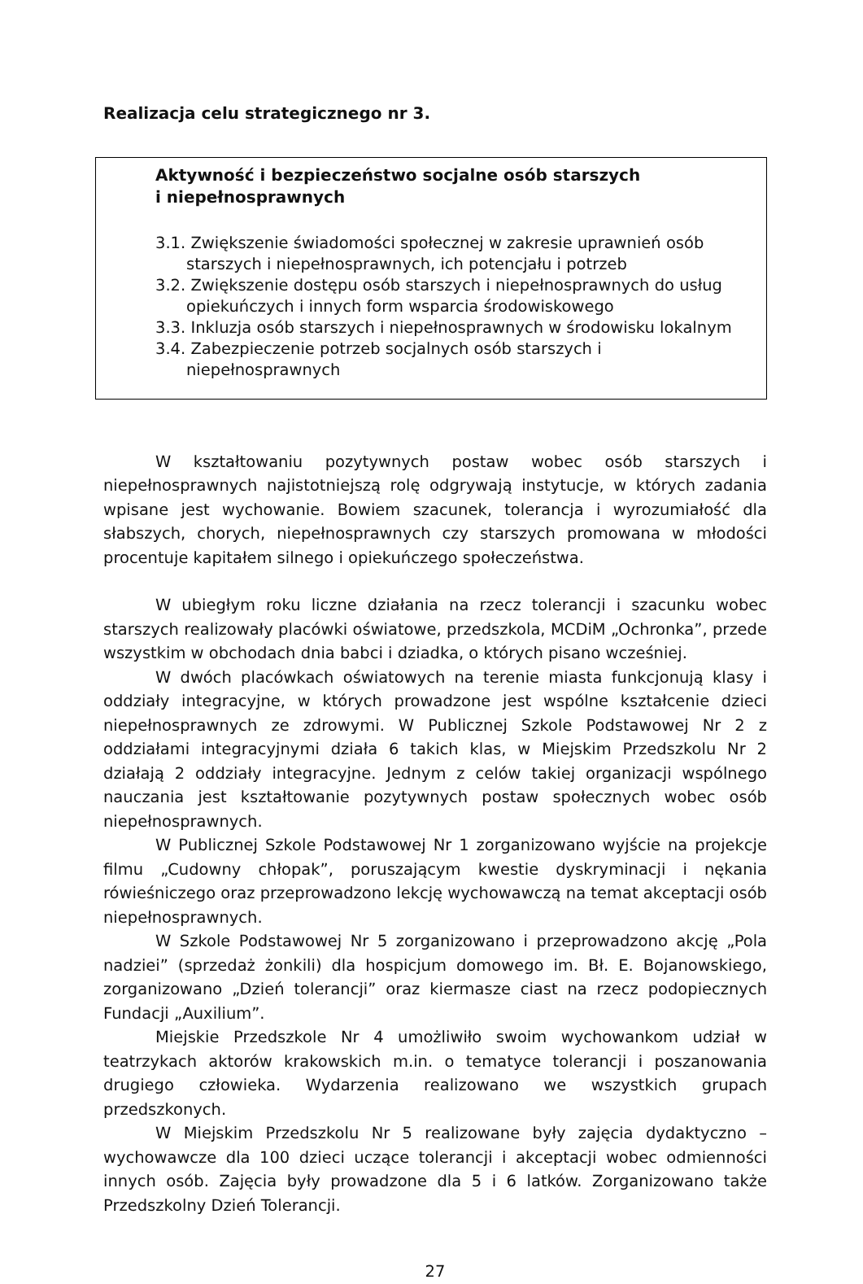Realizacja celu strategicznego nr 3.
Aktywność i bezpieczeństwo socjalne osób starszych
i niepełnosprawnych
3.1. Zwiększenie świadomości społecznej w zakresie uprawnień osób starszych i niepełnosprawnych, ich potencjału i potrzeb
3.2. Zwiększenie dostępu osób starszych i niepełnosprawnych do usług opiekuńczych i innych form wsparcia środowiskowego
3.3. Inkluzja osób starszych i niepełnosprawnych w środowisku lokalnym
3.4. Zabezpieczenie potrzeb socjalnych osób starszych i niepełnosprawnych
W kształtowaniu pozytywnych postaw wobec osób starszych i niepełnosprawnych najistotniejszą rolę odgrywają instytucje, w których zadania wpisane jest wychowanie. Bowiem szacunek, tolerancja i wyrozumiałość dla słabszych, chorych, niepełnosprawnych czy starszych promowana w młodości procentuje kapitałem silnego i opiekuńczego społeczeństwa.
W ubiegłym roku liczne działania na rzecz tolerancji i szacunku wobec starszych realizowały placówki oświatowe, przedszkola, MCDiM „Ochronka”, przede wszystkim w obchodach dnia babci i dziadka, o których pisano wcześniej.
W dwóch placówkach oświatowych na terenie miasta funkcjonują klasy i oddziały integracyjne, w których prowadzone jest wspólne kształcenie dzieci niepełnosprawnych ze zdrowymi. W Publicznej Szkole Podstawowej Nr 2 z oddziałami integracyjnymi działa 6 takich klas, w Miejskim Przedszkolu Nr 2 działają 2 oddziały integracyjne. Jednym z celów takiej organizacji wspólnego nauczania jest kształtowanie pozytywnych postaw społecznych wobec osób niepełnosprawnych.
W Publicznej Szkole Podstawowej Nr 1 zorganizowano wyjście na projekcje filmu „Cudowny chłopak”, poruszającym kwestie dyskryminacji i nękania rówieśniczego oraz przeprowadzono lekcję wychowawczą na temat akceptacji osób niepełnosprawnych.
W Szkole Podstawowej Nr 5 zorganizowano i przeprowadzono akcję „Pola nadziei” (sprzedaż żonkili) dla hospicjum domowego im. Bł. E. Bojanowskiego, zorganizowano „Dzień tolerancji” oraz kiermasze ciast na rzecz podopiecznych Fundacji „Auxilium”.
Miejskie Przedszkole Nr 4 umożliwiło swoim wychowankom udział w teatrzykach aktorów krakowskich m.in. o tematyce tolerancji i poszanowania drugiego człowieka. Wydarzenia realizowano we wszystkich grupach przedszkonych.
W Miejskim Przedszkolu Nr 5 realizowane były zajęcia dydaktyczno – wychowawcze dla 100 dzieci uczące tolerancji i akceptacji wobec odmienności innych osób. Zajęcia były prowadzone dla 5 i 6 latków. Zorganizowano także Przedszkolny Dzień Tolerancji.
27